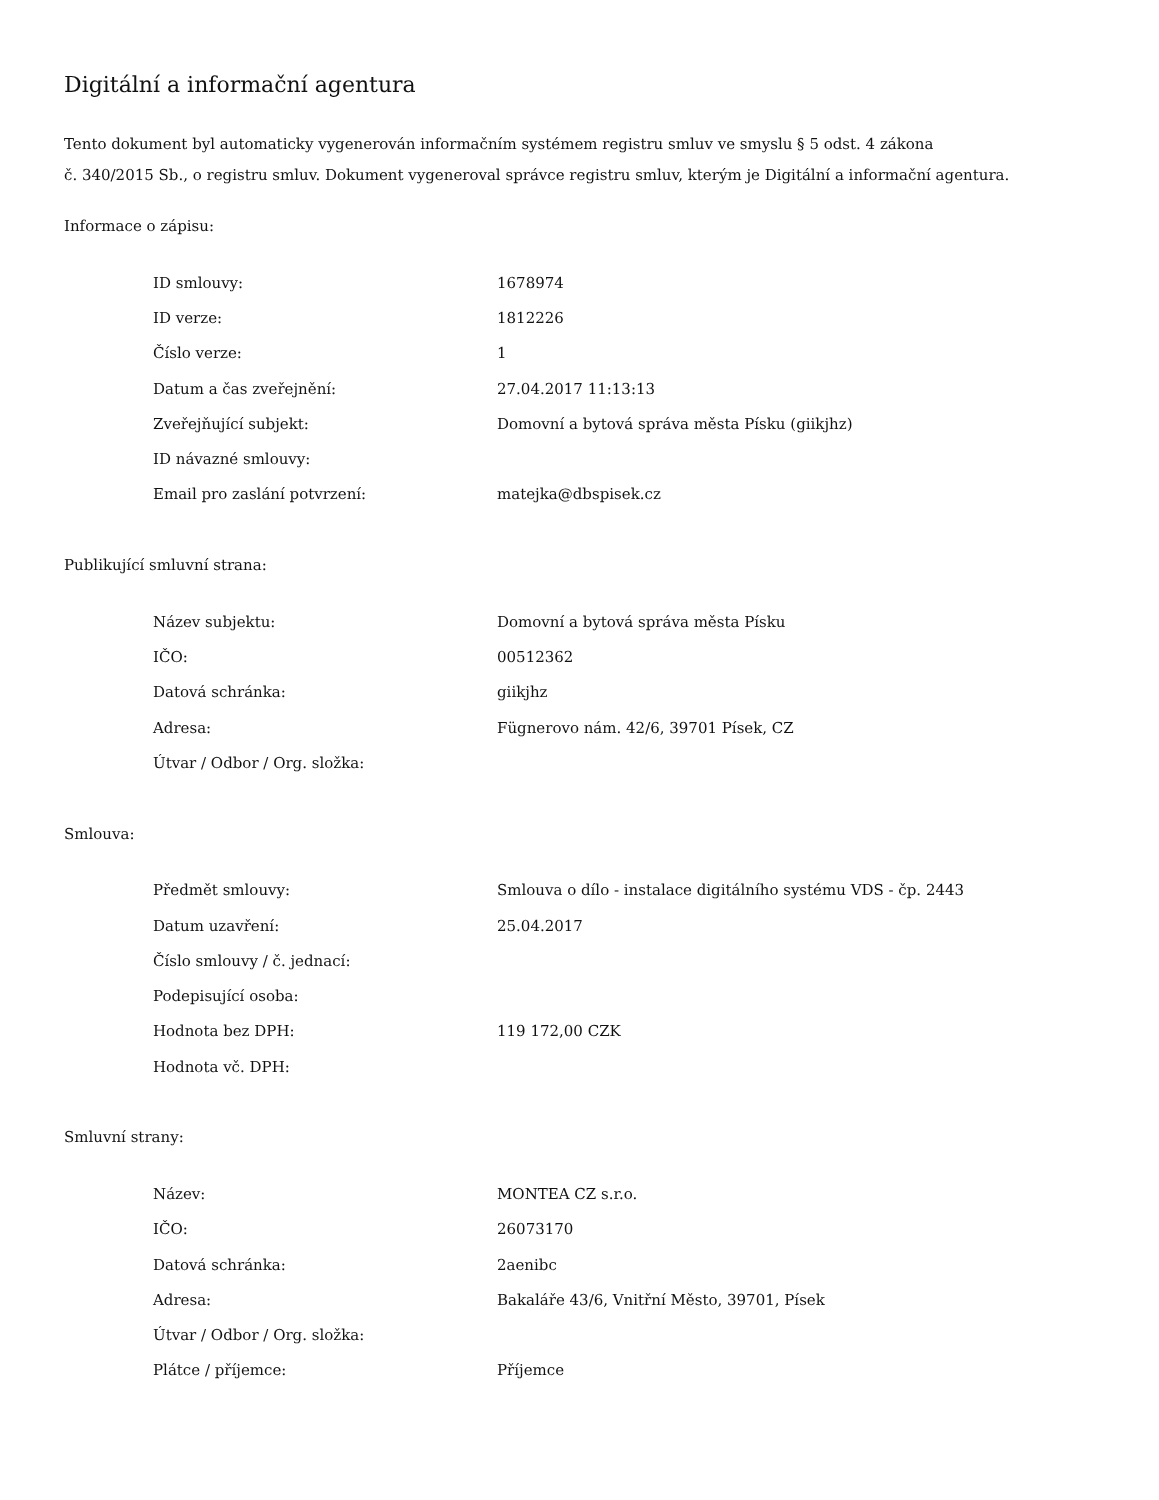Digitální a informační agentura
Tento dokument byl automaticky vygenerován informačním systémem registru smluv ve smyslu § 5 odst. 4 zákona
č. 340/2015 Sb., o registru smluv. Dokument vygeneroval správce registru smluv, kterým je Digitální a informační agentura.
Informace o zápisu:
| ID smlouvy: | 1678974 |
| ID verze: | 1812226 |
| Číslo verze: | 1 |
| Datum a čas zveřejnění: | 27.04.2017 11:13:13 |
| Zveřejňující subjekt: | Domovní a bytová správa města Písku (giikjhz) |
| ID návazné smlouvy: | |
| Email pro zaslání potvrzení: | matejka@dbspisek.cz |
Publikující smluvní strana:
| Název subjektu: | Domovní a bytová správa města Písku |
| IČO: | 00512362 |
| Datová schránka: | giikjhz |
| Adresa: | Fügnerovo nám. 42/6, 39701 Písek, CZ |
| Útvar / Odbor / Org. složka: | |
Smlouva:
| Předmět smlouvy: | Smlouva o dílo - instalace digitálního systému VDS - čp. 2443 |
| Datum uzavření: | 25.04.2017 |
| Číslo smlouvy / č. jednací: | |
| Podepisující osoba: | |
| Hodnota bez DPH: | 119 172,00 CZK |
| Hodnota vč. DPH: | |
Smluvní strany:
| Název: | MONTEA CZ s.r.o. |
| IČO: | 26073170 |
| Datová schránka: | 2aenibc |
| Adresa: | Bakaláře 43/6, Vnitřní Město, 39701, Písek |
| Útvar / Odbor / Org. složka: | |
| Plátce / příjemce: | Příjemce |